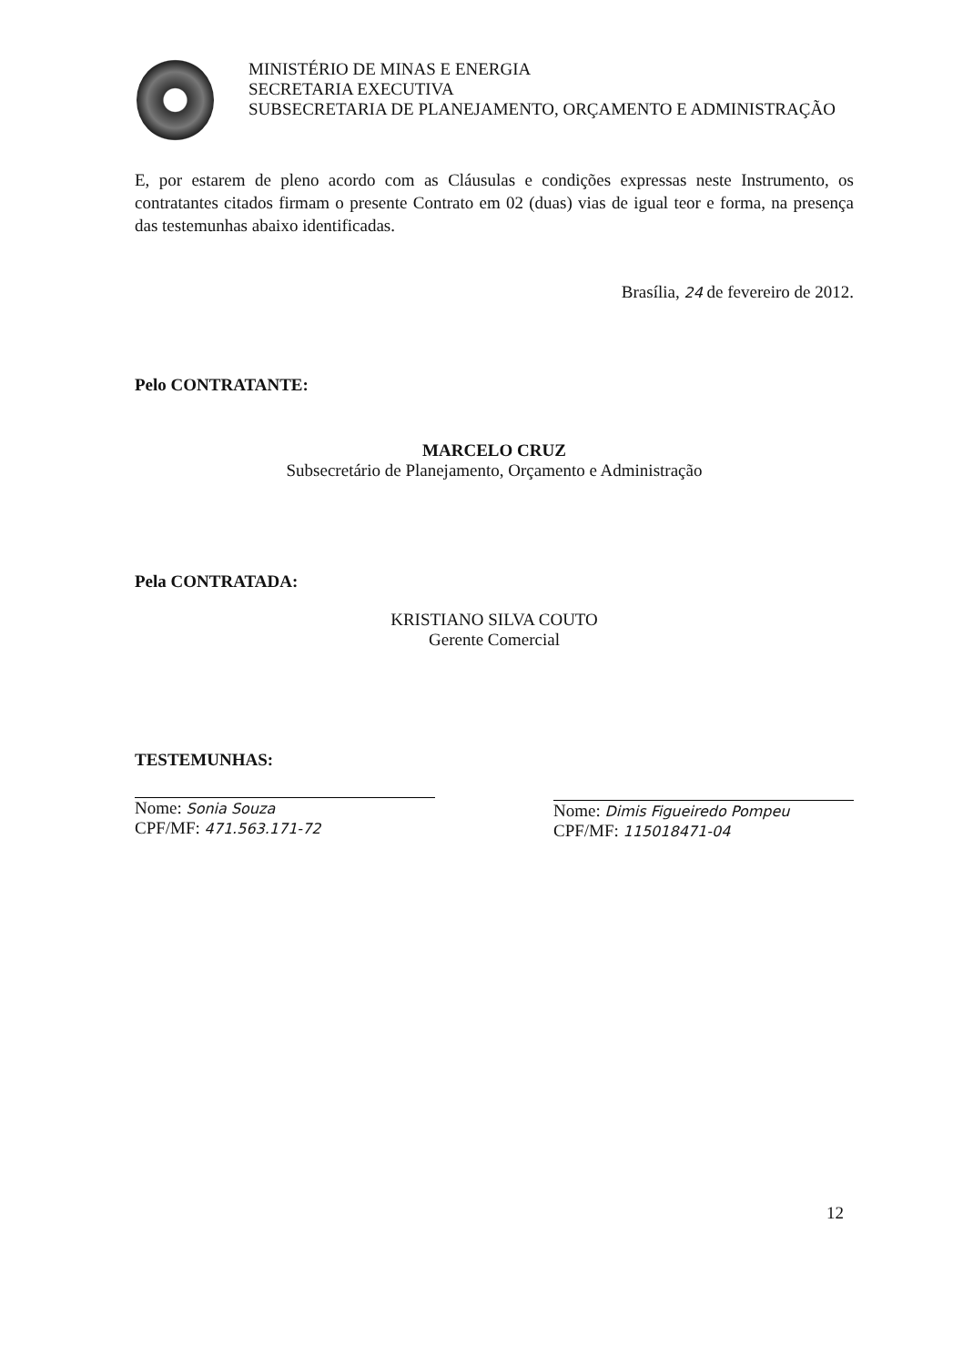MINISTÉRIO DE MINAS E ENERGIA
SECRETARIA EXECUTIVA
SUBSECRETARIA DE PLANEJAMENTO, ORÇAMENTO E ADMINISTRAÇÃO
E, por estarem de pleno acordo com as Cláusulas e condições expressas neste Instrumento, os contratantes citados firmam o presente Contrato em 02 (duas) vias de igual teor e forma, na presença das testemunhas abaixo identificadas.
Brasília, 24 de fevereiro de 2012.
Pelo CONTRATANTE:
MARCELO CRUZ
Subsecretário de Planejamento, Orçamento e Administração
Pela CONTRATADA:
KRISTIANO SILVA COUTO
Gerente Comercial
TESTEMUNHAS:
Nome: Sonia Souza
CPF/MF: 471.563.171-72
Nome: Dimis Figueiredo Pompeu
CPF/MF: 115018471-04
12